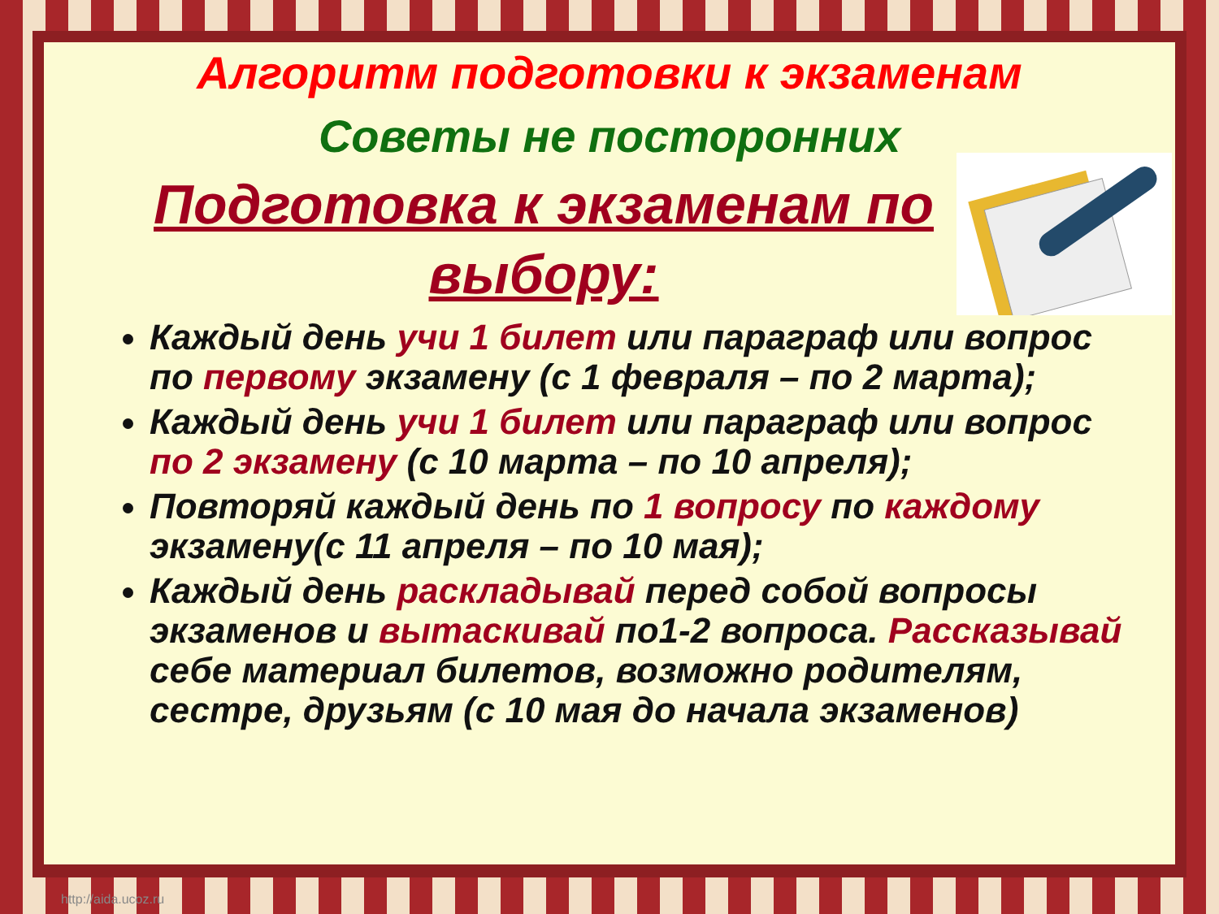Алгоритм подготовки к экзаменам
Советы не посторонних
Подготовка к экзаменам по выбору:
Каждый день учи 1 билет или параграф или вопрос по первому экзамену (с 1 февраля – по 2 марта);
Каждый день учи 1 билет или параграф или вопрос по 2 экзамену (с 10 марта – по 10 апреля);
Повторяй каждый день по 1 вопросу по каждому экзамену(с 11 апреля – по 10 мая);
Каждый день раскладывай перед собой вопросы экзаменов и вытаскивай по1-2 вопроса. Рассказывай себе материал билетов, возможно родителям, сестре, друзьям (с 10 мая до начала экзаменов)
http://aida.ucoz.ru